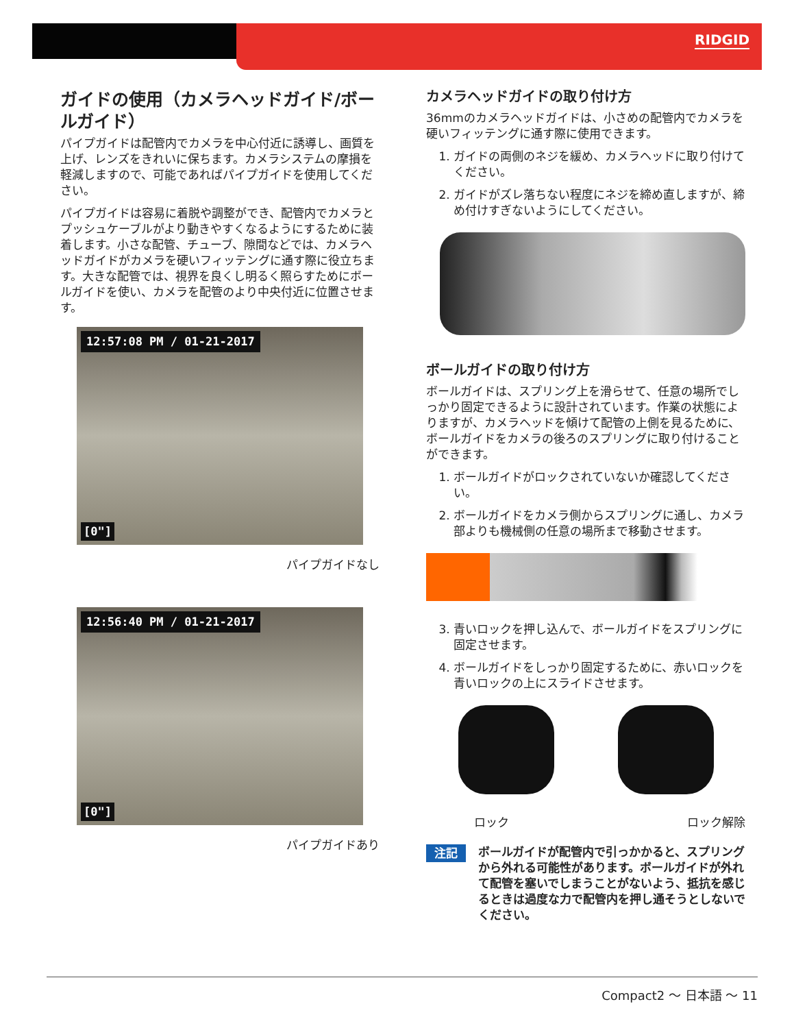RIDGID
ガイドの使用（カメラヘッドガイド/ボールガイド）
パイプガイドは配管内でカメラを中心付近に誘導し、画質を上げ、レンズをきれいに保ちます。カメラシステムの摩損を軽減しますので、可能であればパイプガイドを使用してください。
パイプガイドは容易に着脱や調整ができ、配管内でカメラとプッシュケーブルがより動きやすくなるようにするために装着します。小さな配管、チューブ、隙間などでは、カメラヘッドガイドがカメラを硬いフィッテングに通す際に役立ちます。大きな配管では、視界を良くし明るく照らすためにボールガイドを使い、カメラを配管のより中央付近に位置させます。
12:57:08 PM / 01-21-2017
[0"]
パイプガイドなし
12:56:40 PM / 01-21-2017
[0"]
パイプガイドあり
カメラヘッドガイドの取り付け方
36mmのカメラヘッドガイドは、小さめの配管内でカメラを硬いフィッテングに通す際に使用できます。
1. ガイドの両側のネジを緩め、カメラヘッドに取り付けてください。
2. ガイドがズレ落ちない程度にネジを締め直しますが、締め付けすぎないようにしてください。
ボールガイドの取り付け方
ボールガイドは、スプリング上を滑らせて、任意の場所でしっかり固定できるように設計されています。作業の状態によりますが、カメラヘッドを傾けて配管の上側を見るために、ボールガイドをカメラの後ろのスプリングに取り付けることができます。
1. ボールガイドがロックされていないか確認してください。
2. ボールガイドをカメラ側からスプリングに通し、カメラ部よりも機械側の任意の場所まで移動させます。
3. 青いロックを押し込んで、ボールガイドをスプリングに固定させます。
4. ボールガイドをしっかり固定するために、赤いロックを青いロックの上にスライドさせます。
ロック ロック解除
注記 ボールガイドが配管内で引っかかると、スプリングから外れる可能性があります。ボールガイドが外れて配管を塞いでしまうことがないよう、抵抗を感じるときは過度な力で配管内を押し通そうとしないでください。
Compact2 ～ 日本語 ～ 11